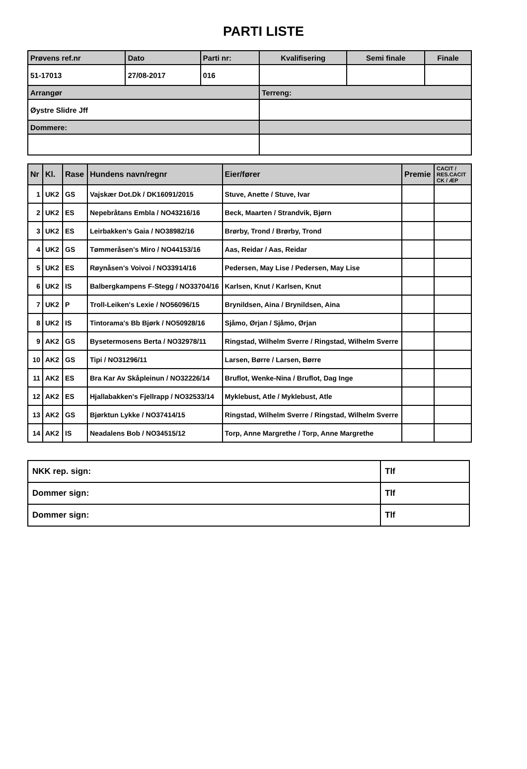PARTI LISTE
| Prøvens ref.nr | Dato | Parti nr: | Kvalifisering | Semi finale | Finale |
| 51-17013 | 27/08-2017 | 016 | | | |
| Arrangør | | | Terreng: | | |
| Øystre Slidre Jff | | | | | |
| Dommere: | | | | | |
| Nr | Kl. | Rase | Hundens navn/regnr | Eier/fører | Premie | CACIT / RES.CACIT CK / ÆP |
| --- | --- | --- | --- | --- | --- | --- |
| 1 | UK2 | GS | Vajskær Dot.Dk / DK16091/2015 | Stuve, Anette / Stuve, Ivar | | |
| 2 | UK2 | ES | Nepebråtans Embla / NO43216/16 | Beck, Maarten / Strandvik, Bjørn | | |
| 3 | UK2 | ES | Leirbakken's Gaia / NO38982/16 | Brørby, Trond / Brørby, Trond | | |
| 4 | UK2 | GS | Tømmeråsen's Miro / NO44153/16 | Aas, Reidar / Aas, Reidar | | |
| 5 | UK2 | ES | Røynåsen's Voivoi / NO33914/16 | Pedersen, May Lise / Pedersen, May Lise | | |
| 6 | UK2 | IS | Balbergkampens F-Stegg / NO33704/16 | Karlsen, Knut / Karlsen, Knut | | |
| 7 | UK2 | P | Troll-Leiken's Lexie / NO56096/15 | Brynildsen, Aina / Brynildsen, Aina | | |
| 8 | UK2 | IS | Tintorama's Bb Bjørk / NO50928/16 | Sjåmo, Ørjan / Sjåmo, Ørjan | | |
| 9 | AK2 | GS | Bysetermosens Berta / NO32978/11 | Ringstad, Wilhelm Sverre / Ringstad, Wilhelm Sverre | | |
| 10 | AK2 | GS | Tipi / NO31296/11 | Larsen, Børre / Larsen, Børre | | |
| 11 | AK2 | ES | Bra Kar Av Skåpleinun / NO32226/14 | Bruflot, Wenke-Nina / Bruflot, Dag Inge | | |
| 12 | AK2 | ES | Hjallabakken's Fjellrapp / NO32533/14 | Myklebust, Atle / Myklebust, Atle | | |
| 13 | AK2 | GS | Bjørktun Lykke / NO37414/15 | Ringstad, Wilhelm Sverre / Ringstad, Wilhelm Sverre | | |
| 14 | AK2 | IS | Neadalens Bob / NO34515/12 | Torp, Anne Margrethe / Torp, Anne Margrethe | | |
| NKK rep. sign: | Tlf |
| Dommer sign: | Tlf |
| Dommer sign: | Tlf |